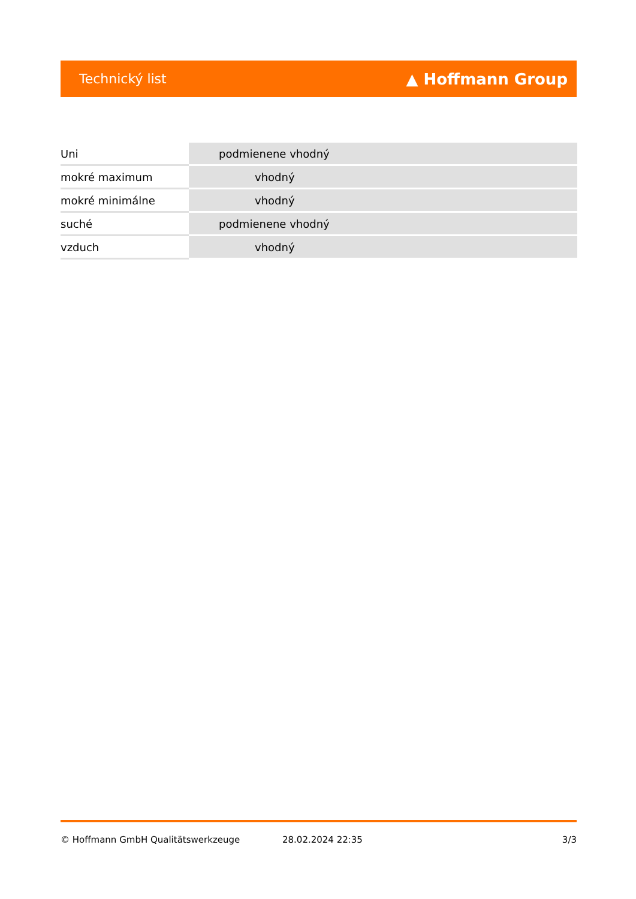Technický list ▲ Hoffmann Group
| Uni | podmienene vhodný |
| mokré maximum | vhodný |
| mokré minimálne | vhodný |
| suché | podmienene vhodný |
| vzduch | vhodný |
© Hoffmann GmbH Qualitätswerkzeuge 28.02.2024 22:35 3/3